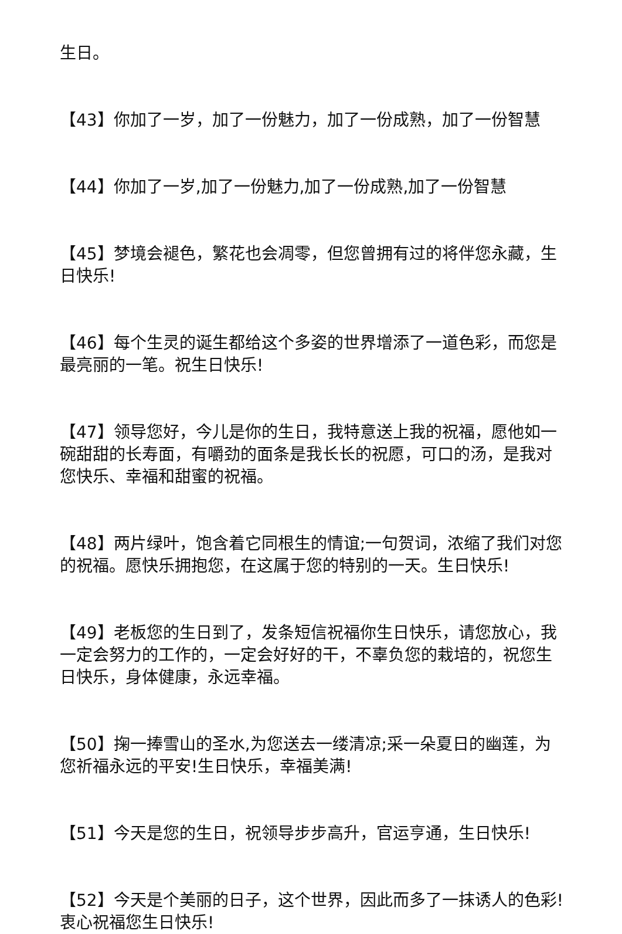生日。
【43】你加了一岁，加了一份魅力，加了一份成熟，加了一份智慧
【44】你加了一岁,加了一份魅力,加了一份成熟,加了一份智慧
【45】梦境会褪色，繁花也会凋零，但您曾拥有过的将伴您永藏，生日快乐!
【46】每个生灵的诞生都给这个多姿的世界增添了一道色彩，而您是最亮丽的一笔。祝生日快乐!
【47】领导您好，今儿是你的生日，我特意送上我的祝福，愿他如一碗甜甜的长寿面，有嚼劲的面条是我长长的祝愿，可口的汤，是我对您快乐、幸福和甜蜜的祝福。
【48】两片绿叶，饱含着它同根生的情谊;一句贺词，浓缩了我们对您的祝福。愿快乐拥抱您，在这属于您的特别的一天。生日快乐!
【49】老板您的生日到了，发条短信祝福你生日快乐，请您放心，我一定会努力的工作的，一定会好好的干，不辜负您的栽培的，祝您生日快乐，身体健康，永远幸福。
【50】掬一捧雪山的圣水,为您送去一缕清凉;采一朵夏日的幽莲，为您祈福永远的平安!生日快乐，幸福美满!
【51】今天是您的生日，祝领导步步高升，官运亨通，生日快乐!
【52】今天是个美丽的日子，这个世界，因此而多了一抹诱人的色彩!衷心祝福您生日快乐!